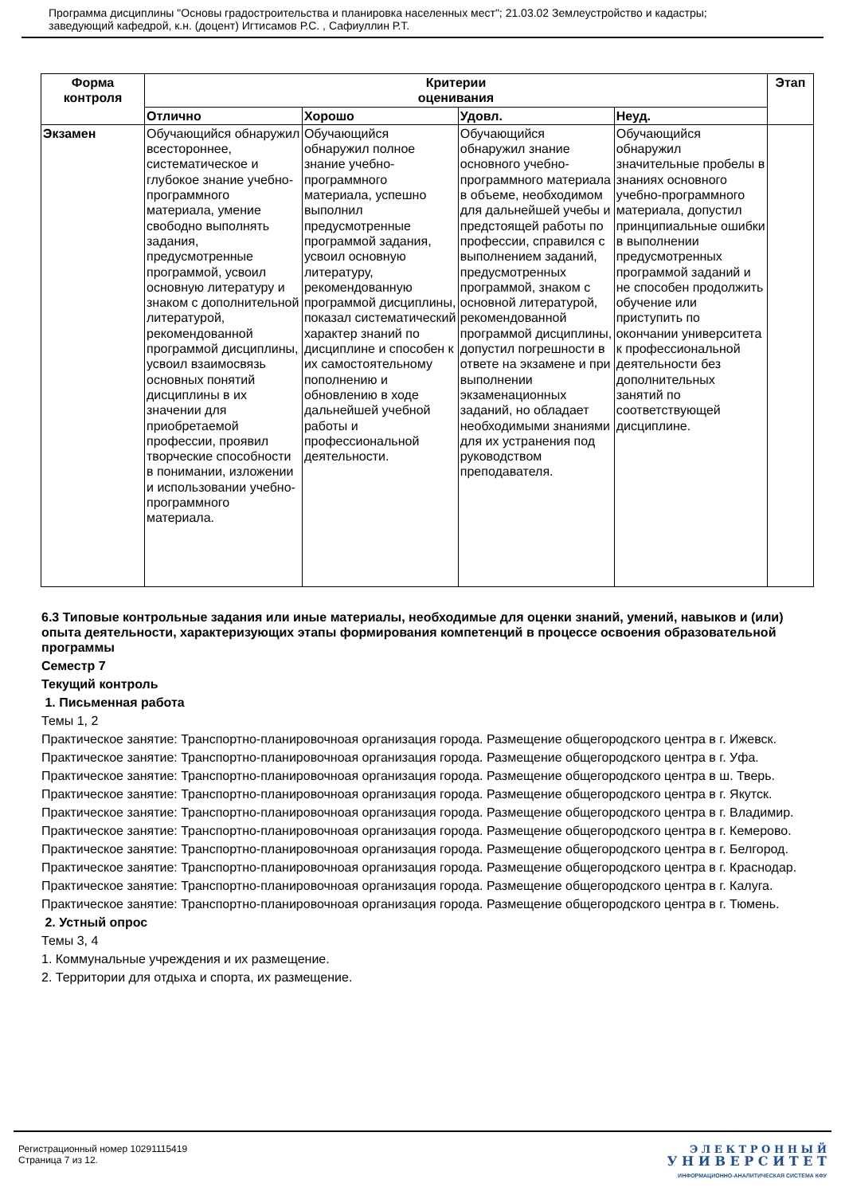Программа дисциплины "Основы градостроительства и планировка населенных мест"; 21.03.02 Землеустройство и кадастры;
заведующий кафедрой, к.н. (доцент) Игтисамов Р.С. , Сафиуллин Р.Т.
| Форма контроля | Критерии оценивания | | | | Этап |
| --- | --- | --- | --- | --- | --- |
| | Отлично | Хорошо | Удовл. | Неуд. | |
| Экзамен | Обучающийся обнаружил всестороннее, систематическое и глубокое знание учебно-программного материала, умение свободно выполнять задания, предусмотренные программой, усвоил основную литературу и знаком с дополнительной литературой, рекомендованной программой дисциплины, усвоил взаимосвязь основных понятий дисциплины в их значении для приобретаемой профессии, проявил творческие способности в понимании, изложении и использовании учебно-программного материала. | Обучающийся обнаружил полное знание учебно-программного материала, успешно выполнил предусмотренные программой задания, усвоил основную литературу, рекомендованную программой дисциплины, показал систематический характер знаний по дисциплине и способен к их самостоятельному пополнению и обновлению в ходе дальнейшей учебной работы и профессиональной деятельности. | Обучающийся обнаружил знание основного учебно-программного материала в объеме, необходимом для дальнейшей учебы и предстоящей работы по профессии, справился с выполнением заданий, предусмотренных программой, знаком с основной литературой, рекомендованной программой дисциплины, допустил погрешности в ответе на экзамене и при выполнении экзаменационных заданий, но обладает необходимыми знаниями для их устранения под руководством преподавателя. | Обучающийся обнаружил значительные пробелы в знаниях основного учебно-программного материала, допустил принципиальные ошибки в выполнении предусмотренных программой заданий и не способен продолжить обучение или приступить по окончании университета к профессиональной деятельности без дополнительных занятий по соответствующей дисциплине. | |
6.3 Типовые контрольные задания или иные материалы, необходимые для оценки знаний, умений, навыков и (или) опыта деятельности, характеризующих этапы формирования компетенций в процессе освоения образовательной программы
Семестр 7
Текущий контроль
1. Письменная работа
Темы 1, 2
Практическое занятие: Транспортно-планировочноая организация города. Размещение общегородского центра в г. Ижевск.
Практическое занятие: Транспортно-планировочноая организация города. Размещение общегородского центра в г. Уфа.
Практическое занятие: Транспортно-планировочноая организация города. Размещение общегородского центра в ш. Тверь.
Практическое занятие: Транспортно-планировочноая организация города. Размещение общегородского центра в г. Якутск.
Практическое занятие: Транспортно-планировочноая организация города. Размещение общегородского центра в г. Владимир.
Практическое занятие: Транспортно-планировочноая организация города. Размещение общегородского центра в г. Кемерово.
Практическое занятие: Транспортно-планировочноая организация города. Размещение общегородского центра в г. Белгород.
Практическое занятие: Транспортно-планировочноая организация города. Размещение общегородского центра в г. Краснодар.
Практическое занятие: Транспортно-планировочноая организация города. Размещение общегородского центра в г. Калуга.
Практическое занятие: Транспортно-планировочноая организация города. Размещение общегородского центра в г. Тюмень.
2. Устный опрос
Темы 3, 4
1. Коммунальные учреждения и их размещение.
2. Территории для отдыха и спорта, их размещение.
Регистрационный номер 10291115419
Страница 7 из 12.
Э Л Е К Т Р О Н Н Ы Й
У Н И В Е Р С И Т Е Т
ИНФОРМАЦИОННО-АНАЛИТИЧЕСКАЯ СИСТЕМА КФУ